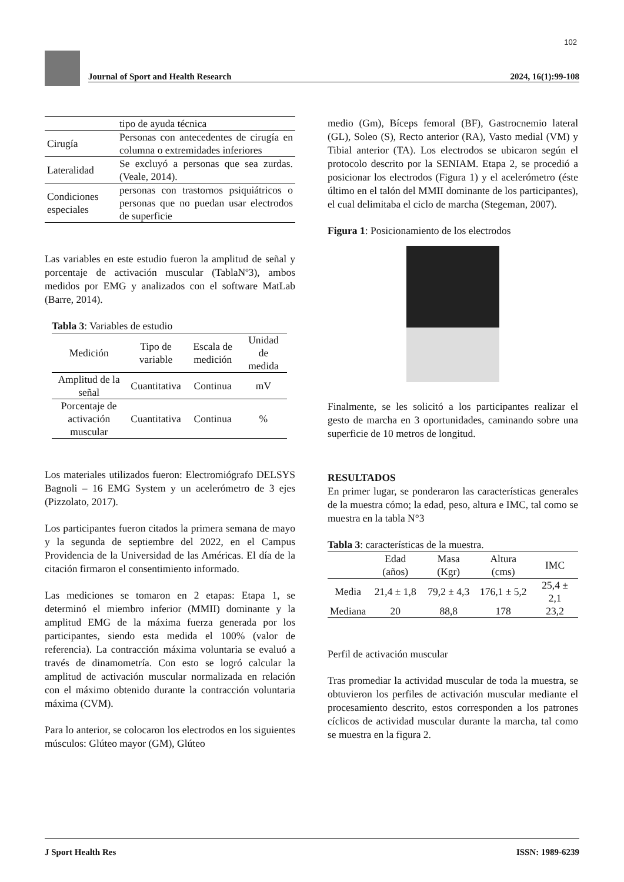102
Journal of Sport and Health Research 2024, 16(1):99-108
| | tipo de ayuda técnica |
| Cirugía | Personas con antecedentes de cirugía en columna o extremidades inferiores |
| Lateralidad | Se excluyó a personas que sea zurdas. (Veale, 2014). |
| Condiciones especiales | personas con trastornos psiquiátricos o personas que no puedan usar electrodos de superficie |
Las variables en este estudio fueron la amplitud de señal y porcentaje de activación muscular (TablaNº3), ambos medidos por EMG y analizados con el software MatLab (Barre, 2014).
Tabla 3: Variables de estudio
| Medición | Tipo de variable | Escala de medición | Unidad de medida |
| --- | --- | --- | --- |
| Amplitud de la señal | Cuantitativa | Continua | mV |
| Porcentaje de activación muscular | Cuantitativa | Continua | % |
Los materiales utilizados fueron: Electromiógrafo DELSYS Bagnoli – 16 EMG System y un acelerómetro de 3 ejes (Pizzolato, 2017).
Los participantes fueron citados la primera semana de mayo y la segunda de septiembre del 2022, en el Campus Providencia de la Universidad de las Américas. El día de la citación firmaron el consentimiento informado.
Las mediciones se tomaron en 2 etapas: Etapa 1, se determinó el miembro inferior (MMII) dominante y la amplitud EMG de la máxima fuerza generada por los participantes, siendo esta medida el 100% (valor de referencia). La contracción máxima voluntaria se evaluó a través de dinamometría. Con esto se logró calcular la amplitud de activación muscular normalizada en relación con el máximo obtenido durante la contracción voluntaria máxima (CVM).
Para lo anterior, se colocaron los electrodos en los siguientes músculos: Glúteo mayor (GM), Glúteo
medio (Gm), Bíceps femoral (BF), Gastrocnemio lateral (GL), Soleo (S), Recto anterior (RA), Vasto medial (VM) y Tibial anterior (TA). Los electrodos se ubicaron según el protocolo descrito por la SENIAM. Etapa 2, se procedió a posicionar los electrodos (Figura 1) y el acelerómetro (éste último en el talón del MMII dominante de los participantes), el cual delimitaba el ciclo de marcha (Stegeman, 2007).
Figura 1: Posicionamiento de los electrodos
Finalmente, se les solicitó a los participantes realizar el gesto de marcha en 3 oportunidades, caminando sobre una superficie de 10 metros de longitud.
RESULTADOS
En primer lugar, se ponderaron las características generales de la muestra cómo; la edad, peso, altura e IMC, tal como se muestra en la tabla N°3
Tabla 3: características de la muestra.
| | Edad (años) | Masa (Kgr) | Altura (cms) | IMC |
| --- | --- | --- | --- | --- |
| Media | 21,4 ± 1,8 | 79,2 ± 4,3 | 176,1 ± 5,2 | 25,4 ± 2,1 |
| Mediana | 20 | 88,8 | 178 | 23,2 |
Perfil de activación muscular
Tras promediar la actividad muscular de toda la muestra, se obtuvieron los perfiles de activación muscular mediante el procesamiento descrito, estos corresponden a los patrones cíclicos de actividad muscular durante la marcha, tal como se muestra en la figura 2.
J Sport Health Res ISSN: 1989-6239